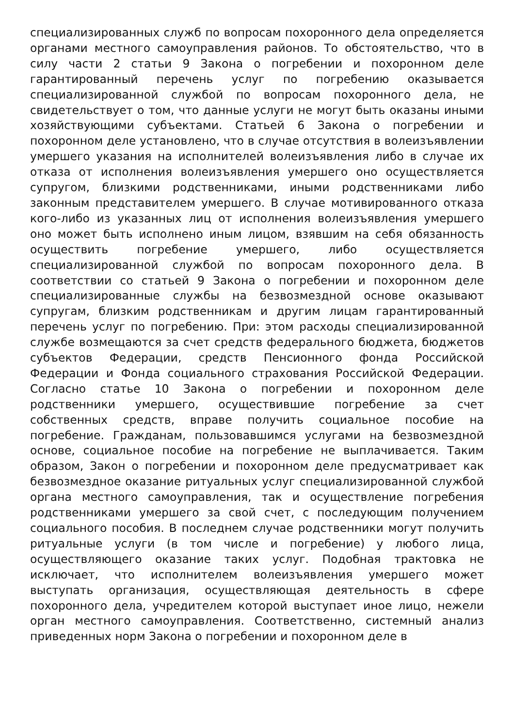специализированных служб по вопросам похоронного дела определяется органами местного самоуправления районов. То обстоятельство, что в силу части 2 статьи 9 Закона о погребении и похоронном деле гарантированный перечень услуг по погребению оказывается специализированной службой по вопросам похоронного дела, не свидетельствует о том, что данные услуги не могут быть оказаны иными хозяйствующими субъектами. Статьей 6 Закона о погребении и похоронном деле установлено, что в случае отсутствия в волеизъявлении умершего указания на исполнителей волеизъявления либо в случае их отказа от исполнения волеизъявления умершего оно осуществляется супругом, близкими родственниками, иными родственниками либо законным представителем умершего. В случае мотивированного отказа кого-либо из указанных лиц от исполнения волеизъявления умершего оно может быть исполнено иным лицом, взявшим на себя обязанность осуществить погребение умершего, либо осуществляется специализированной службой по вопросам похоронного дела. В соответствии со статьей 9 Закона о погребении и похоронном деле специализированные службы на безвозмездной основе оказывают супругам, близким родственникам и другим лицам гарантированный перечень услуг по погребению. При: этом расходы специализированной службе возмещаются за счет средств федерального бюджета, бюджетов субъектов Федерации, средств Пенсионного фонда Российской Федерации и Фонда социального страхования Российской Федерации. Согласно статье 10 Закона о погребении и похоронном деле родственники умершего, осуществившие погребение за счет собственных средств, вправе получить социальное пособие на погребение. Гражданам, пользовавшимся услугами на безвозмездной основе, социальное пособие на погребение не выплачивается. Таким образом, Закон о погребении и похоронном деле предусматривает как безвозмездное оказание ритуальных услуг специализированной службой органа местного самоуправления, так и осуществление погребения родственниками умершего за свой счет, с последующим получением социального пособия. В последнем случае родственники могут получить ритуальные услуги (в том числе и погребение) у любого лица, осуществляющего оказание таких услуг. Подобная трактовка не исключает, что исполнителем волеизъявления умершего может выступать организация, осуществляющая деятельность в сфере похоронного дела, учредителем которой выступает иное лицо, нежели орган местного самоуправления. Соответственно, системный анализ приведенных норм Закона о погребении и похоронном деле в